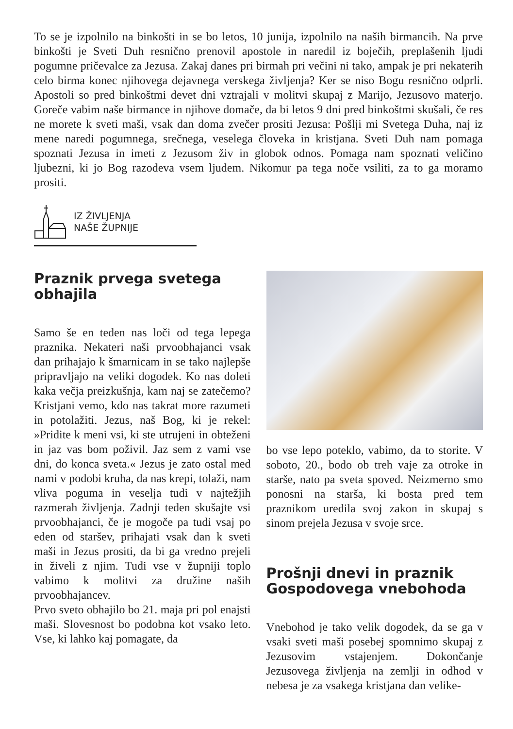To se je izpolnilo na binkošti in se bo letos, 10 junija, izpolnilo na naših birmancih. Na prve binkošti je Sveti Duh resnično prenovil apostole in naredil iz boječih, preplašenih ljudi pogumne pričevalce za Jezusa. Zakaj danes pri birmah pri večini ni tako, ampak je pri nekaterih celo birma konec njihovega dejavnega verskega življenja? Ker se niso Bogu resnično odprli. Apostoli so pred binkoštmi devet dni vztrajali v molitvi skupaj z Marijo, Jezusovo materjo. Goreče vabim naše birmance in njihove domače, da bi letos 9 dni pred binkoštmi skušali, če res ne morete k sveti maši, vsak dan doma zvečer prositi Jezusa: Pošlji mi Svetega Duha, naj iz mene naredi pogumnega, srečnega, veselega človeka in kristjana. Sveti Duh nam pomaga spoznati Jezusa in imeti z Jezusom živ in globok odnos. Pomaga nam spoznati veličino ljubezni, ki jo Bog razodeva vsem ljudem. Nikomur pa tega noče vsiliti, za to ga moramo prositi.
IZ ŽIVLJENJA
NAŠE ŽUPNIJE
Praznik prvega svetega obhajila
Samo še en teden nas loči od tega lepega praznika. Nekateri naši prvoobhajanci vsak dan prihajajo k šmarnicam in se tako najlepše pripravljajo na veliki dogodek. Ko nas doleti kaka večja preizkušnja, kam naj se zatečemo? Kristjani vemo, kdo nas takrat more razumeti in potolažiti. Jezus, naš Bog, ki je rekel: »Pridite k meni vsi, ki ste utrujeni in obteženi in jaz vas bom poživil. Jaz sem z vami vse dni, do konca sveta.« Jezus je zato ostal med nami v podobi kruha, da nas krepi, tolaži, nam vliva poguma in veselja tudi v najtežjih razmerah življenja. Zadnji teden skušajte vsi prvoobhajanci, če je mogoče pa tudi vsaj po eden od staršev, prihajati vsak dan k sveti maši in Jezus prositi, da bi ga vredno prejeli in živeli z njim. Tudi vse v župniji toplo vabimo k molitvi za družine naših prvoobhajancev.
Prvo sveto obhajilo bo 21. maja pri pol enajsti maši. Slovesnost bo podobna kot vsako leto. Vse, ki lahko kaj pomagate, da
bo vse lepo poteklo, vabimo, da to storite. V soboto, 20., bodo ob treh vaje za otroke in starše, nato pa sveta spoved. Neizmerno smo ponosni na starša, ki bosta pred tem praznikom uredila svoj zakon in skupaj s sinom prejela Jezusa v svoje srce.
Prošnji dnevi in praznik Gospodovega vnebohoda
Vnebohod je tako velik dogodek, da se ga v vsaki sveti maši posebej spomnimo skupaj z Jezusovim vstajenjem. Dokončanje Jezusovega življenja na zemlji in odhod v nebesa je za vsakega kristjana dan velike-